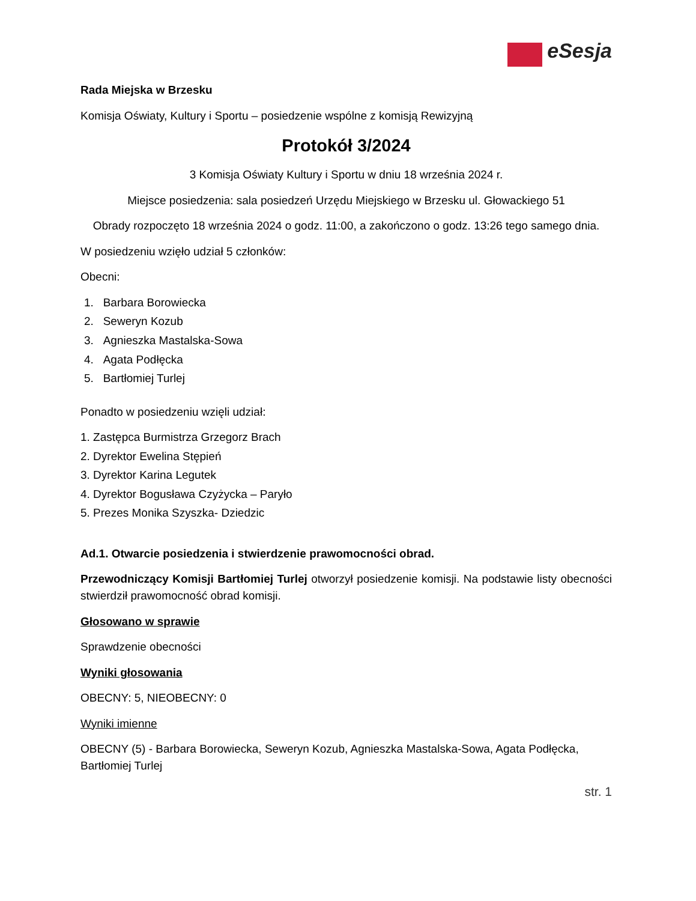eSesja
Rada Miejska w Brzesku
Komisja Oświaty, Kultury i Sportu – posiedzenie wspólne z komisją Rewizyjną
Protokół 3/2024
3 Komisja Oświaty Kultury i Sportu w dniu 18 września 2024 r.
Miejsce posiedzenia: sala posiedzeń Urzędu Miejskiego w Brzesku ul. Głowackiego 51
Obrady rozpoczęto 18 września 2024 o godz. 11:00, a zakończono o godz. 13:26 tego samego dnia.
W posiedzeniu wzięło udział 5 członków:
Obecni:
1. Barbara Borowiecka
2. Seweryn Kozub
3. Agnieszka Mastalska-Sowa
4. Agata Podłęcka
5. Bartłomiej Turlej
Ponadto w posiedzeniu wzięli udział:
1. Zastępca Burmistrza Grzegorz Brach
2. Dyrektor Ewelina Stępień
3. Dyrektor Karina Legutek
4. Dyrektor Bogusława Czyżycka – Paryło
5. Prezes Monika Szyszka- Dziedzic
Ad.1. Otwarcie posiedzenia i stwierdzenie prawomocności obrad.
Przewodniczący Komisji Bartłomiej Turlej otworzył posiedzenie komisji. Na podstawie listy obecności stwierdził prawomocność obrad komisji.
Głosowano w sprawie
Sprawdzenie obecności
Wyniki głosowania
OBECNY: 5, NIEOBECNY: 0
Wyniki imienne
OBECNY (5) - Barbara Borowiecka, Seweryn Kozub, Agnieszka Mastalska-Sowa, Agata Podłęcka, Bartłomiej Turlej
str. 1